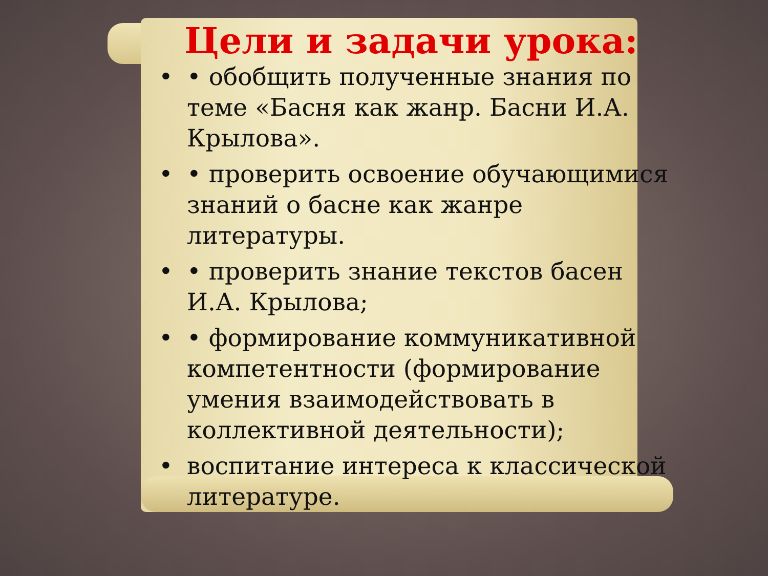Цели и задачи урока:
• • обобщить полученные знания по теме «Басня как жанр. Басни И.А. Крылова».
• • проверить освоение обучающимися знаний о басне как жанре литературы.
• • проверить знание текстов басен И.А. Крылова;
• • формирование коммуникативной компетентности (формирование умения взаимодействовать в коллективной деятельности);
• воспитание интереса к классической литературе.